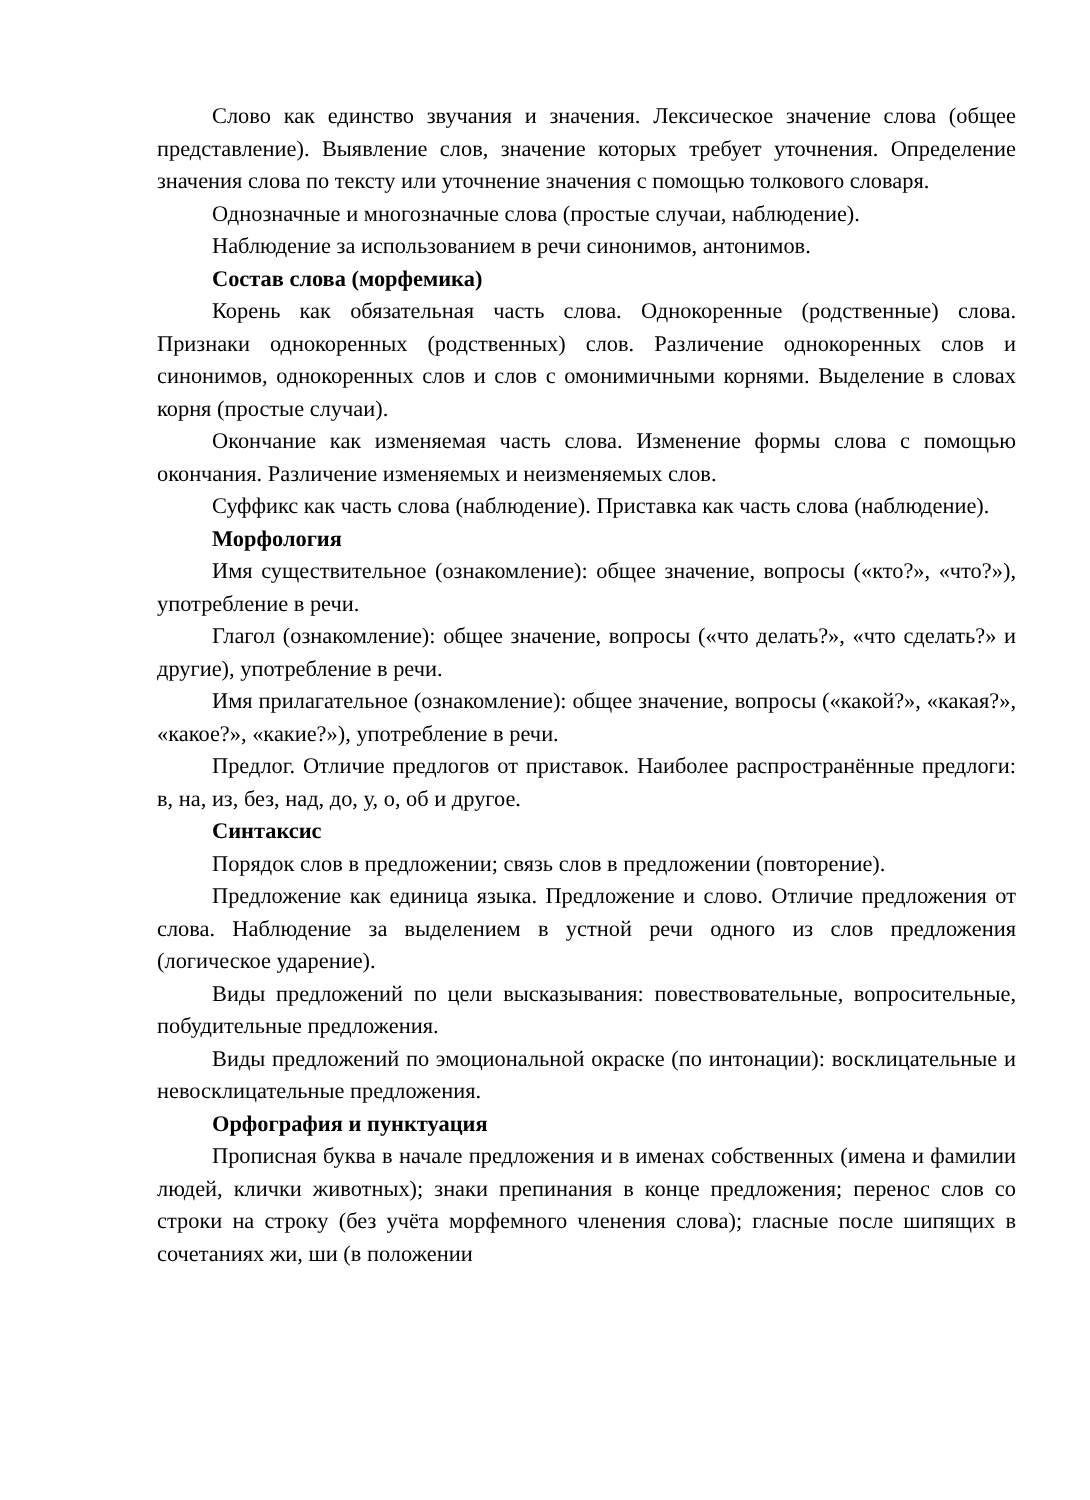Слово как единство звучания и значения. Лексическое значение слова (общее представление). Выявление слов, значение которых требует уточнения. Определение значения слова по тексту или уточнение значения с помощью толкового словаря.
Однозначные и многозначные слова (простые случаи, наблюдение).
Наблюдение за использованием в речи синонимов, антонимов.
Состав слова (морфемика)
Корень как обязательная часть слова. Однокоренные (родственные) слова. Признаки однокоренных (родственных) слов. Различение однокоренных слов и синонимов, однокоренных слов и слов с омонимичными корнями. Выделение в словах корня (простые случаи).
Окончание как изменяемая часть слова. Изменение формы слова с помощью окончания. Различение изменяемых и неизменяемых слов.
Суффикс как часть слова (наблюдение). Приставка как часть слова (наблюдение).
Морфология
Имя существительное (ознакомление): общее значение, вопросы («кто?», «что?»), употребление в речи.
Глагол (ознакомление): общее значение, вопросы («что делать?», «что сделать?» и другие), употребление в речи.
Имя прилагательное (ознакомление): общее значение, вопросы («какой?», «какая?», «какое?», «какие?»), употребление в речи.
Предлог. Отличие предлогов от приставок. Наиболее распространённые предлоги: в, на, из, без, над, до, у, о, об и другое.
Синтаксис
Порядок слов в предложении; связь слов в предложении (повторение).
Предложение как единица языка. Предложение и слово. Отличие предложения от слова. Наблюдение за выделением в устной речи одного из слов предложения (логическое ударение).
Виды предложений по цели высказывания: повествовательные, вопросительные, побудительные предложения.
Виды предложений по эмоциональной окраске (по интонации): восклицательные и невосклицательные предложения.
Орфография и пунктуация
Прописная буква в начале предложения и в именах собственных (имена и фамилии людей, клички животных); знаки препинания в конце предложения; перенос слов со строки на строку (без учёта морфемного членения слова); гласные после шипящих в сочетаниях жи, ши (в положении